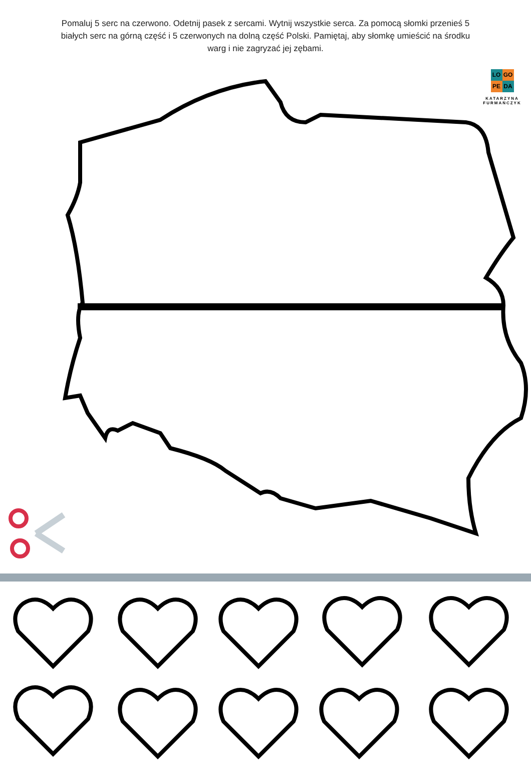Pomaluj 5 serc na czerwono. Odetnij pasek z sercami. Wytnij wszystkie serca. Za pomocą słomki przenieś 5 białych serc na górną część i 5 czerwonych na dolną część Polski. Pamiętaj, aby słomkę umieścić na środku warg i nie zagryzać jej zębami.
LO GO
PE DA
KATARZYNA FURMAŃCZYK